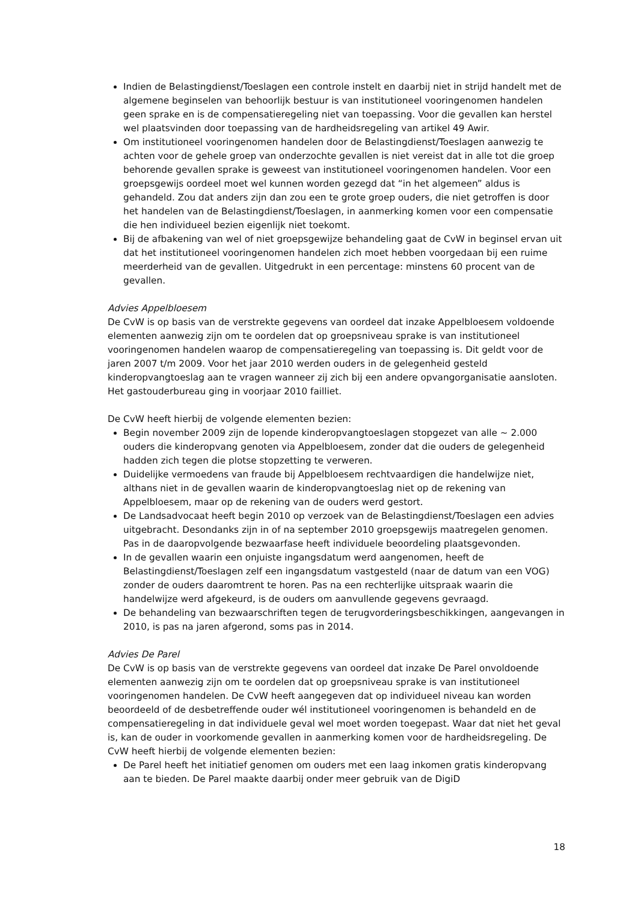Indien de Belastingdienst/Toeslagen een controle instelt en daarbij niet in strijd handelt met de algemene beginselen van behoorlijk bestuur is van institutioneel vooringenomen handelen geen sprake en is de compensatieregeling niet van toepassing. Voor die gevallen kan herstel wel plaatsvinden door toepassing van de hardheidsregeling van artikel 49 Awir.
Om institutioneel vooringenomen handelen door de Belastingdienst/Toeslagen aanwezig te achten voor de gehele groep van onderzochte gevallen is niet vereist dat in alle tot die groep behorende gevallen sprake is geweest van institutioneel vooringenomen handelen. Voor een groepsgewijs oordeel moet wel kunnen worden gezegd dat “in het algemeen” aldus is gehandeld. Zou dat anders zijn dan zou een te grote groep ouders, die niet getroffen is door het handelen van de Belastingdienst/Toeslagen, in aanmerking komen voor een compensatie die hen individueel bezien eigenlijk niet toekomt.
Bij de afbakening van wel of niet groepsgewijze behandeling gaat de CvW in beginsel ervan uit dat het institutioneel vooringenomen handelen zich moet hebben voorgedaan bij een ruime meerderheid van de gevallen. Uitgedrukt in een percentage: minstens 60 procent van de gevallen.
Advies Appelbloesem
De CvW is op basis van de verstrekte gegevens van oordeel dat inzake Appelbloesem voldoende elementen aanwezig zijn om te oordelen dat op groepsniveau sprake is van institutioneel vooringenomen handelen waarop de compensatieregeling van toepassing is. Dit geldt voor de jaren 2007 t/m 2009. Voor het jaar 2010 werden ouders in de gelegenheid gesteld kinderopvangtoeslag aan te vragen wanneer zij zich bij een andere opvangorganisatie aansloten. Het gastouderbureau ging in voorjaar 2010 failliet.
De CvW heeft hierbij de volgende elementen bezien:
Begin november 2009 zijn de lopende kinderopvangtoeslagen stopgezet van alle ~ 2.000 ouders die kinderopvang genoten via Appelbloesem, zonder dat die ouders de gelegenheid hadden zich tegen die plotse stopzetting te verweren.
Duidelijke vermoedens van fraude bij Appelbloesem rechtvaardigen die handelwijze niet, althans niet in de gevallen waarin de kinderopvangtoeslag niet op de rekening van Appelbloesem, maar op de rekening van de ouders werd gestort.
De Landsadvocaat heeft begin 2010 op verzoek van de Belastingdienst/Toeslagen een advies uitgebracht. Desondanks zijn in of na september 2010 groepsgewijs maatregelen genomen. Pas in de daaropvolgende bezwaarfase heeft individuele beoordeling plaatsgevonden.
In de gevallen waarin een onjuiste ingangsdatum werd aangenomen, heeft de Belastingdienst/Toeslagen zelf een ingangsdatum vastgesteld (naar de datum van een VOG) zonder de ouders daaromtrent te horen. Pas na een rechterlijke uitspraak waarin die handelwijze werd afgekeurd, is de ouders om aanvullende gegevens gevraagd.
De behandeling van bezwaarschriften tegen de terugvorderingsbeschikkingen, aangevangen in 2010, is pas na jaren afgerond, soms pas in 2014.
Advies De Parel
De CvW is op basis van de verstrekte gegevens van oordeel dat inzake De Parel onvoldoende elementen aanwezig zijn om te oordelen dat op groepsniveau sprake is van institutioneel vooringenomen handelen. De CvW heeft aangegeven dat op individueel niveau kan worden beoordeeld of de desbetreffende ouder wél institutioneel vooringenomen is behandeld en de compensatieregeling in dat individuele geval wel moet worden toegepast. Waar dat niet het geval is, kan de ouder in voorkomende gevallen in aanmerking komen voor de hardheidsregeling. De CvW heeft hierbij de volgende elementen bezien:
De Parel heeft het initiatief genomen om ouders met een laag inkomen gratis kinderopvang aan te bieden. De Parel maakte daarbij onder meer gebruik van de DigiD
18